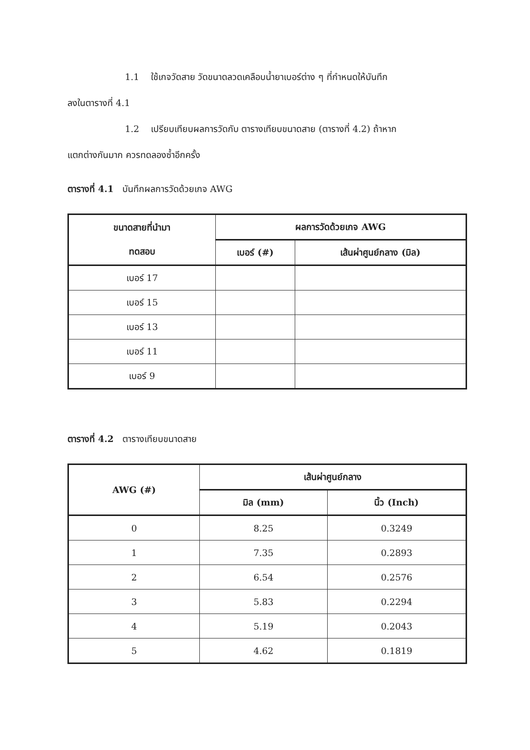1.1 ใช้เกจวัดสาย วัดขนาดลวดเคลือบน้ำยาเบอร์ต่าง ๆ ที่กำหนดให้บันทึก
ลงในตารางที่ 4.1
1.2 เปรียบเทียบผลการวัดกับ ตารางเทียบขนาดสาย (ตารางที่ 4.2) ถ้าหาก
แตกต่างกันมาก ควรทดลองซ้ำอีกครั้ง
ตารางที่ 4.1 บันทึกผลการวัดด้วยเกจ AWG
| ขนาดสายที่นำมา ทดสอบ | ผลการวัดด้วยเกจ AWG | |
| --- | --- | --- |
| | เบอร์ (#) | เส้นผ่าศูนย์กลาง (มิล) |
| เบอร์ 17 | | |
| เบอร์ 15 | | |
| เบอร์ 13 | | |
| เบอร์ 11 | | |
| เบอร์ 9 | | |
ตารางที่ 4.2 ตารางเทียบขนาดสาย
| AWG (#) | เส้นผ่าศูนย์กลาง | |
| --- | --- | --- |
| | มิล (mm) | นิ้ว (Inch) |
| 0 | 8.25 | 0.3249 |
| 1 | 7.35 | 0.2893 |
| 2 | 6.54 | 0.2576 |
| 3 | 5.83 | 0.2294 |
| 4 | 5.19 | 0.2043 |
| 5 | 4.62 | 0.1819 |